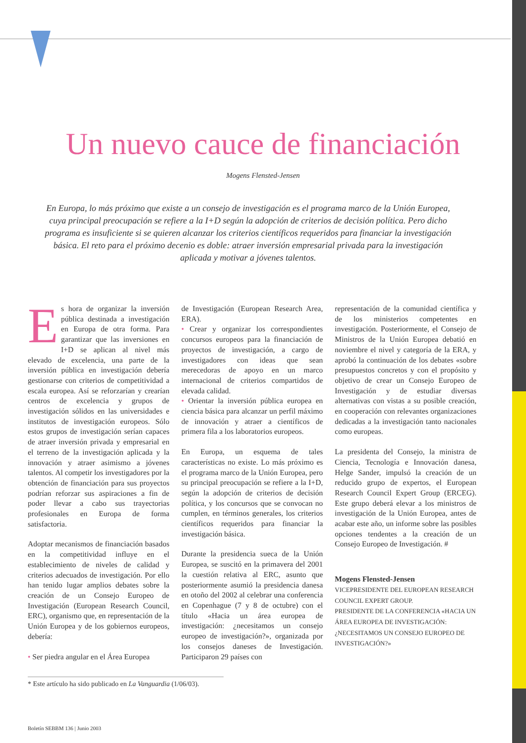Un nuevo cauce de financiación
Mogens Flensted-Jensen
En Europa, lo más próximo que existe a un consejo de investigación es el programa marco de la Unión Europea, cuya principal preocupación se refiere a la I+D según la adopción de criterios de decisión política. Pero dicho programa es insuficiente si se quieren alcanzar los criterios científicos requeridos para financiar la investigación básica. El reto para el próximo decenio es doble: atraer inversión empresarial privada para la investigación aplicada y motivar a jóvenes talentos.
Es hora de organizar la inversión pública destinada a investigación en Europa de otra forma. Para garantizar que las inversiones en I+D se aplican al nivel más elevado de excelencia, una parte de la inversión pública en investigación debería gestionarse con criterios de competitividad a escala europea. Así se reforzarían y crearían centros de excelencia y grupos de investigación sólidos en las universidades e institutos de investigación europeos. Sólo estos grupos de investigación serían capaces de atraer inversión privada y empresarial en el terreno de la investigación aplicada y la innovación y atraer asimismo a jóvenes talentos. Al competir los investigadores por la obtención de financiación para sus proyectos podrían reforzar sus aspiraciones a fin de poder llevar a cabo sus trayectorias profesionales en Europa de forma satisfactoria.
Adoptar mecanismos de financiación basados en la competitividad influye en el establecimiento de niveles de calidad y criterios adecuados de investigación. Por ello han tenido lugar amplios debates sobre la creación de un Consejo Europeo de Investigación (European Research Council, ERC), organismo que, en representación de la Unión Europea y de los gobiernos europeos, debería:
• Ser piedra angular en el Área Europea
de Investigación (European Research Area, ERA).
• Crear y organizar los correspondientes concursos europeos para la financiación de proyectos de investigación, a cargo de investigadores con ideas que sean merecedoras de apoyo en un marco internacional de criterios compartidos de elevada calidad.
• Orientar la inversión pública europea en ciencia básica para alcanzar un perfil máximo de innovación y atraer a científicos de primera fila a los laboratorios europeos.
En Europa, un esquema de tales características no existe. Lo más próximo es el programa marco de la Unión Europea, pero su principal preocupación se refiere a la I+D, según la adopción de criterios de decisión política, y los concursos que se convocan no cumplen, en términos generales, los criterios científicos requeridos para financiar la investigación básica.
Durante la presidencia sueca de la Unión Europea, se suscitó en la primavera del 2001 la cuestión relativa al ERC, asunto que posteriormente asumió la presidencia danesa en otoño del 2002 al celebrar una conferencia en Copenhague (7 y 8 de octubre) con el título «Hacia un área europea de investigación: ¿necesitamos un consejo europeo de investigación?», organizada por los consejos daneses de Investigación. Participaron 29 países con
representación de la comunidad científica y de los ministerios competentes en investigación. Posteriormente, el Consejo de Ministros de la Unión Europea debatió en noviembre el nivel y categoría de la ERA, y aprobó la continuación de los debates «sobre presupuestos concretos y con el propósito y objetivo de crear un Consejo Europeo de Investigación y de estudiar diversas alternativas con vistas a su posible creación, en cooperación con relevantes organizaciones dedicadas a la investigación tanto nacionales como europeas.
La presidenta del Consejo, la ministra de Ciencia, Tecnología e Innovación danesa, Helge Sander, impulsó la creación de un reducido grupo de expertos, el European Research Council Expert Group (ERCEG). Este grupo deberá elevar a los ministros de investigación de la Unión Europea, antes de acabar este año, un informe sobre las posibles opciones tendentes a la creación de un Consejo Europeo de Investigación. #
Mogens Flensted-Jensen
VICEPRESIDENTE DEL EUROPEAN RESEARCH COUNCIL EXPERT GROUP.
PRESIDENTE DE LA CONFERENCIA «HACIA UN ÁREA EUROPEA DE INVESTIGACIÓN: ¿NECESITAMOS UN CONSEJO EUROPEO DE INVESTIGACIÓN?»
* Este artículo ha sido publicado en La Vanguardia (1/06/03).
Boletín SEBBM 136 | Junio 2003